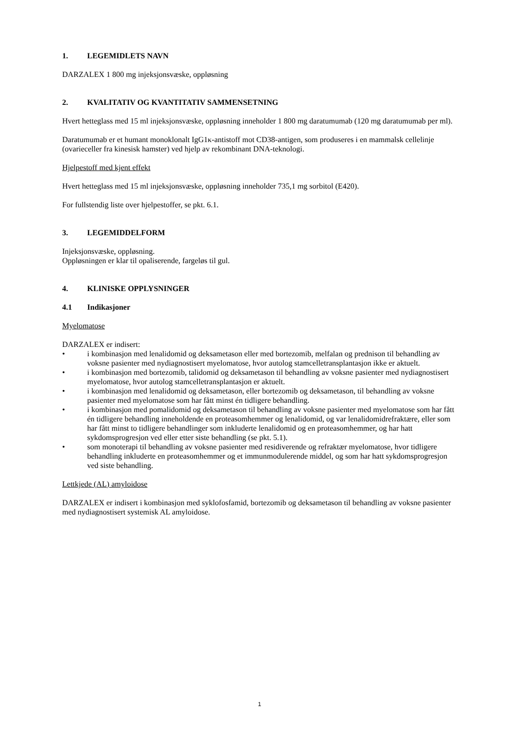1. LEGEMIDLETS NAVN
DARZALEX 1 800 mg injeksjonsvæske, oppløsning
2. KVALITATIV OG KVANTITATIV SAMMENSETNING
Hvert hetteglass med 15 ml injeksjonsvæske, oppløsning inneholder 1 800 mg daratumumab (120 mg daratumumab per ml).
Daratumumab er et humant monoklonalt IgG1κ-antistoff mot CD38-antigen, som produseres i en mammalsk cellelinje (ovarieceller fra kinesisk hamster) ved hjelp av rekombinant DNA-teknologi.
Hjelpestoff med kjent effekt
Hvert hetteglass med 15 ml injeksjonsvæske, oppløsning inneholder 735,1 mg sorbitol (E420).
For fullstendig liste over hjelpestoffer, se pkt. 6.1.
3. LEGEMIDDELFORM
Injeksjonsvæske, oppløsning.
Oppløsningen er klar til opaliserende, fargeløs til gul.
4. KLINISKE OPPLYSNINGER
4.1 Indikasjoner
Myelomatose
DARZALEX er indisert:
• i kombinasjon med lenalidomid og deksametason eller med bortezomib, melfalan og prednison til behandling av voksne pasienter med nydiagnostisert myelomatose, hvor autolog stamcelletransplantasjon ikke er aktuelt.
• i kombinasjon med bortezomib, talidomid og deksametason til behandling av voksne pasienter med nydiagnostisert myelomatose, hvor autolog stamcelletransplantasjon er aktuelt.
• i kombinasjon med lenalidomid og deksametason, eller bortezomib og deksametason, til behandling av voksne pasienter med myelomatose som har fått minst én tidligere behandling.
• i kombinasjon med pomalidomid og deksametason til behandling av voksne pasienter med myelomatose som har fått én tidligere behandling inneholdende en proteasomhemmer og lenalidomid, og var lenalidomidrefraktære, eller som har fått minst to tidligere behandlinger som inkluderte lenalidomid og en proteasomhemmer, og har hatt sykdomsprogresjon ved eller etter siste behandling (se pkt. 5.1).
• som monoterapi til behandling av voksne pasienter med residiverende og refraktær myelomatose, hvor tidligere behandling inkluderte en proteasomhemmer og et immunmodulerende middel, og som har hatt sykdomsprogresjon ved siste behandling.
Lettkjede (AL) amyloidose
DARZALEX er indisert i kombinasjon med syklofosfamid, bortezomib og deksametason til behandling av voksne pasienter med nydiagnostisert systemisk AL amyloidose.
1